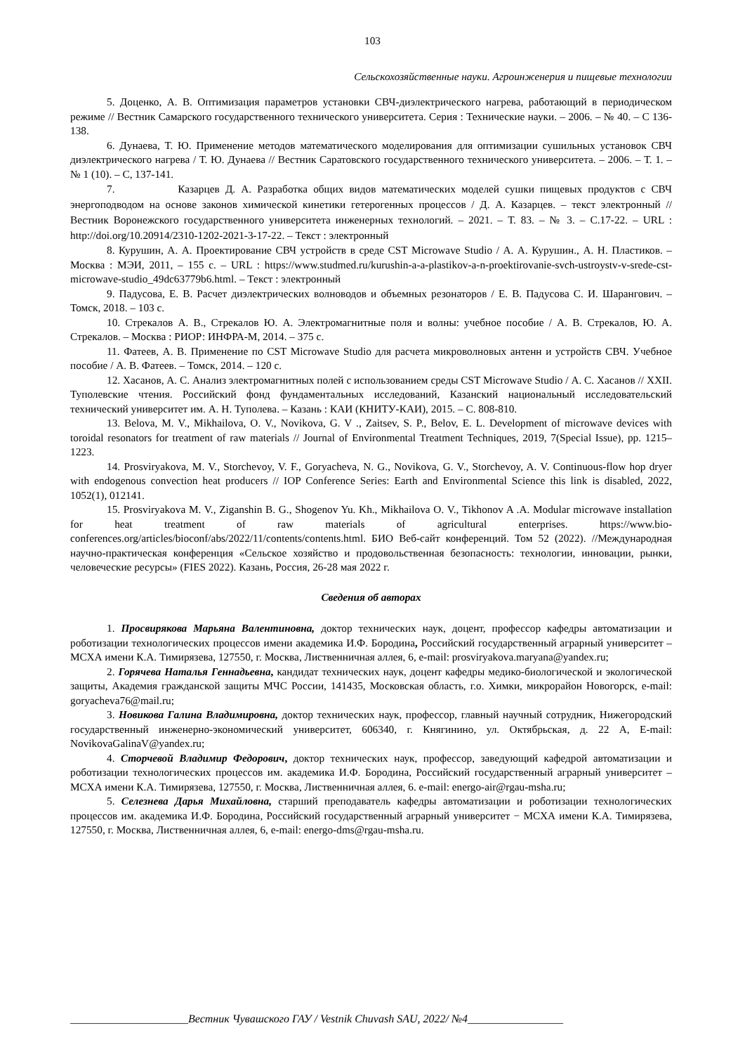103
Сельскохозяйственные науки. Агроинженерия и пищевые технологии
5. Доценко, А. В. Оптимизация параметров установки СВЧ-диэлектрического нагрева, работающий в периодическом режиме // Вестник Самарского государственного технического университета. Серия : Технические науки. – 2006. – № 40. – С 136-138.
6. Дунаева, Т. Ю. Применение методов математического моделирования для оптимизации сушильных установок СВЧ диэлектрического нагрева / Т. Ю. Дунаева // Вестник Саратовского государственного технического университета. – 2006. – Т. 1. – № 1 (10). – С, 137-141.
7. Казарцев Д. А. Разработка общих видов математических моделей сушки пищевых продуктов с СВЧ энергоподводом на основе законов химической кинетики гетерогенных процессов / Д. А. Казарцев. – текст электронный // Вестник Воронежского государственного университета инженерных технологий. – 2021. – Т. 83. – № 3. – С.17-22. – URL : http://doi.org/10.20914/2310-1202-2021-3-17-22. – Текст : электронный
8. Курушин, А. А. Проектирование СВЧ устройств в среде CST Microwave Studio / А. А. Курушин., А. Н. Пластиков. – Москва : МЭИ, 2011, – 155 с. – URL : https://www.studmed.ru/kurushin-a-a-plastikov-a-n-proektirovanie-svch-ustroystv-v-srede-cst-microwave-studio_49dc63779b6.html. – Текст : электронный
9. Падусова, Е. В. Расчет диэлектрических волноводов и объемных резонаторов / Е. В. Падусова С. И. Шарангович. – Томск, 2018. – 103 с.
10. Стрекалов А. В., Стрекалов Ю. А. Электромагнитные поля и волны: учебное пособие / А. В. Стрекалов, Ю. А. Стрекалов. – Москва : РИОР: ИНФРА-М, 2014. – 375 с.
11. Фатеев, А. В. Применение по CST Microwave Studio для расчета микроволновых антенн и устройств СВЧ. Учебное пособие / А. В. Фатеев. – Томск, 2014. – 120 с.
12. Хасанов, А. С. Анализ электромагнитных полей с использованием среды CST Microwave Studio / А. С. Хасанов // XXII. Туполевские чтения. Российский фонд фундаментальных исследований, Казанский национальный исследовательский технический университет им. А. Н. Туполева. – Казань : КАИ (КНИТУ-КАИ), 2015. – С. 808-810.
13. Belova, M. V., Mikhailova, O. V., Novikova, G. V ., Zaitsev, S. P., Belov, E. L. Development of microwave devices with toroidal resonators for treatment of raw materials // Journal of Environmental Treatment Techniques, 2019, 7(Special Issue), pp. 1215–1223.
14. Prosviryakova, M. V., Storchevoy, V. F., Goryacheva, N. G., Novikova, G. V., Storchevoy, A. V. Continuous-flow hop dryer with endogenous convection heat producers // IOP Conference Series: Earth and Environmental Science this link is disabled, 2022, 1052(1), 012141.
15. Prosviryakova M. V., Ziganshin B. G., Shogenov Yu. Kh., Mikhailova O. V., Tikhonov A .A. Modular microwave installation for heat treatment of raw materials of agricultural enterprises. https://www.bio-conferences.org/articles/bioconf/abs/2022/11/contents/contents.html. БИО Веб-сайт конференций. Том 52 (2022). //Международная научно-практическая конференция «Сельское хозяйство и продовольственная безопасность: технологии, инновации, рынки, человеческие ресурсы» (FIES 2022). Казань, Россия, 26-28 мая 2022 г.
Сведения об авторах
1. Просвирякова Марьяна Валентиновна, доктор технических наук, доцент, профессор кафедры автоматизации и роботизации технологических процессов имени академика И.Ф. Бородина, Российский государственный аграрный университет – МСХА имени К.А. Тимирязева, 127550, г. Москва, Лиственничная аллея, 6, e-mail: prosviryakova.maryana@yandex.ru;
2. Горячева Наталья Геннадьевна, кандидат технических наук, доцент кафедры медико-биологической и экологической защиты, Академия гражданской защиты МЧС России, 141435, Московская область, г.о. Химки, микрорайон Новогорск, e-mail: goryacheva76@mail.ru;
3. Новикова Галина Владимировна, доктор технических наук, профессор, главный научный сотрудник, Нижегородский государственный инженерно-экономический университет, 606340, г. Княгинино, ул. Октябрьская, д. 22 А, E-mail: NovikovaGalinaV@yandex.ru;
4. Сторчевой Владимир Федорович, доктор технических наук, профессор, заведующий кафедрой автоматизации и роботизации технологических процессов им. академика И.Ф. Бородина, Российский государственный аграрный университет – МСХА имени К.А. Тимирязева, 127550, г. Москва, Лиственничная аллея, 6. e-mail: energo-air@rgau-msha.ru;
5. Селезнева Дарья Михайловна, старший преподаватель кафедры автоматизации и роботизации технологических процессов им. академика И.Ф. Бородина, Российский государственный аграрный университет − МСХА имени К.А. Тимирязева, 127550, г. Москва, Лиственничная аллея, 6, e-mail: energo-dms@rgau-msha.ru.
_____________________Вестник Чувашского ГАУ / Vestnik Chuvash SAU, 2022/ №4_________________